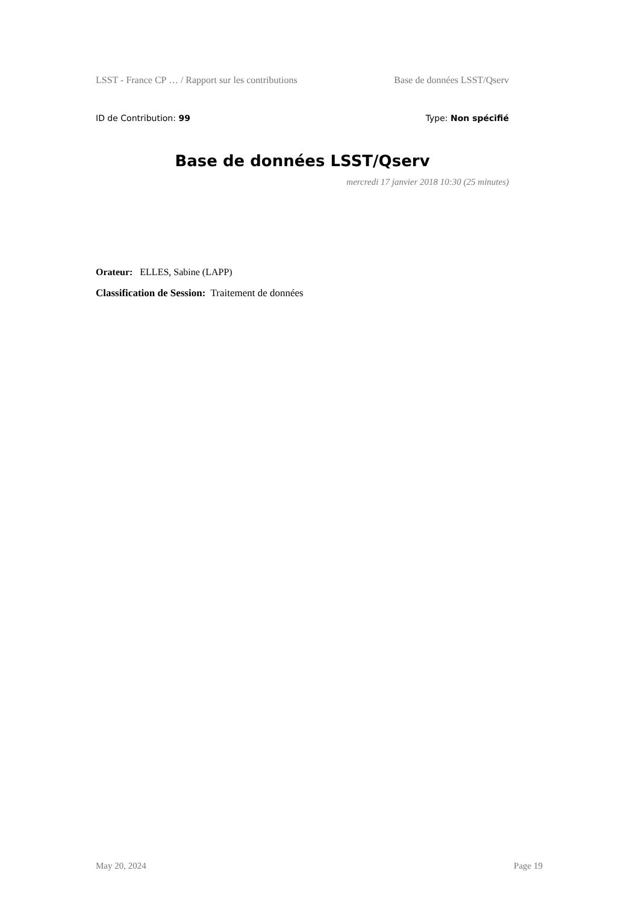LSST - France CP … / Rapport sur les contributions Base de données LSST/Qserv
ID de Contribution: 99 Type: Non spécifié
Base de données LSST/Qserv
mercredi 17 janvier 2018 10:30 (25 minutes)
Orateur: ELLES, Sabine (LAPP)
Classification de Session: Traitement de données
May 20, 2024 Page 19